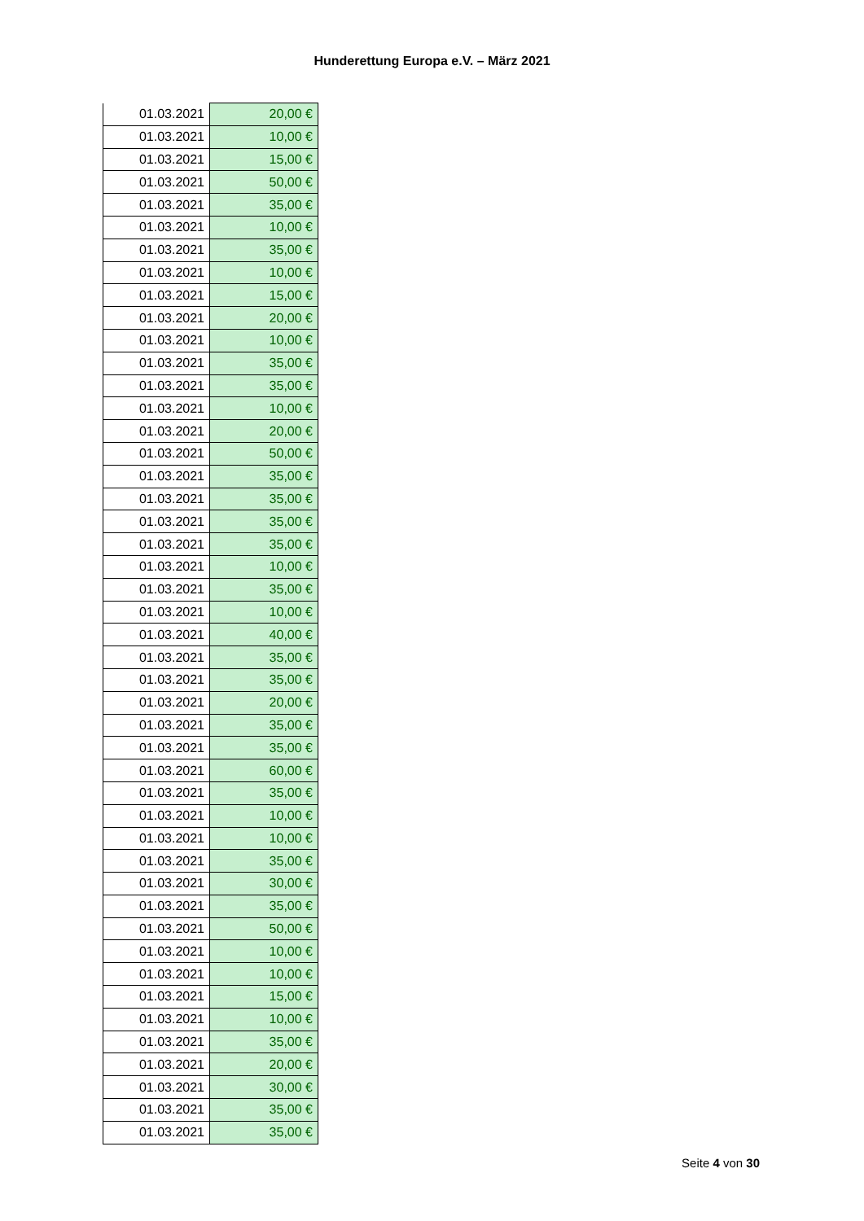Hunderettung Europa e.V. – März 2021
| 01.03.2021 | 20,00 € |
| 01.03.2021 | 10,00 € |
| 01.03.2021 | 15,00 € |
| 01.03.2021 | 50,00 € |
| 01.03.2021 | 35,00 € |
| 01.03.2021 | 10,00 € |
| 01.03.2021 | 35,00 € |
| 01.03.2021 | 10,00 € |
| 01.03.2021 | 15,00 € |
| 01.03.2021 | 20,00 € |
| 01.03.2021 | 10,00 € |
| 01.03.2021 | 35,00 € |
| 01.03.2021 | 35,00 € |
| 01.03.2021 | 10,00 € |
| 01.03.2021 | 20,00 € |
| 01.03.2021 | 50,00 € |
| 01.03.2021 | 35,00 € |
| 01.03.2021 | 35,00 € |
| 01.03.2021 | 35,00 € |
| 01.03.2021 | 35,00 € |
| 01.03.2021 | 10,00 € |
| 01.03.2021 | 35,00 € |
| 01.03.2021 | 10,00 € |
| 01.03.2021 | 40,00 € |
| 01.03.2021 | 35,00 € |
| 01.03.2021 | 35,00 € |
| 01.03.2021 | 20,00 € |
| 01.03.2021 | 35,00 € |
| 01.03.2021 | 35,00 € |
| 01.03.2021 | 60,00 € |
| 01.03.2021 | 35,00 € |
| 01.03.2021 | 10,00 € |
| 01.03.2021 | 10,00 € |
| 01.03.2021 | 35,00 € |
| 01.03.2021 | 30,00 € |
| 01.03.2021 | 35,00 € |
| 01.03.2021 | 50,00 € |
| 01.03.2021 | 10,00 € |
| 01.03.2021 | 10,00 € |
| 01.03.2021 | 15,00 € |
| 01.03.2021 | 10,00 € |
| 01.03.2021 | 35,00 € |
| 01.03.2021 | 20,00 € |
| 01.03.2021 | 30,00 € |
| 01.03.2021 | 35,00 € |
| 01.03.2021 | 35,00 € |
Seite 4 von 30